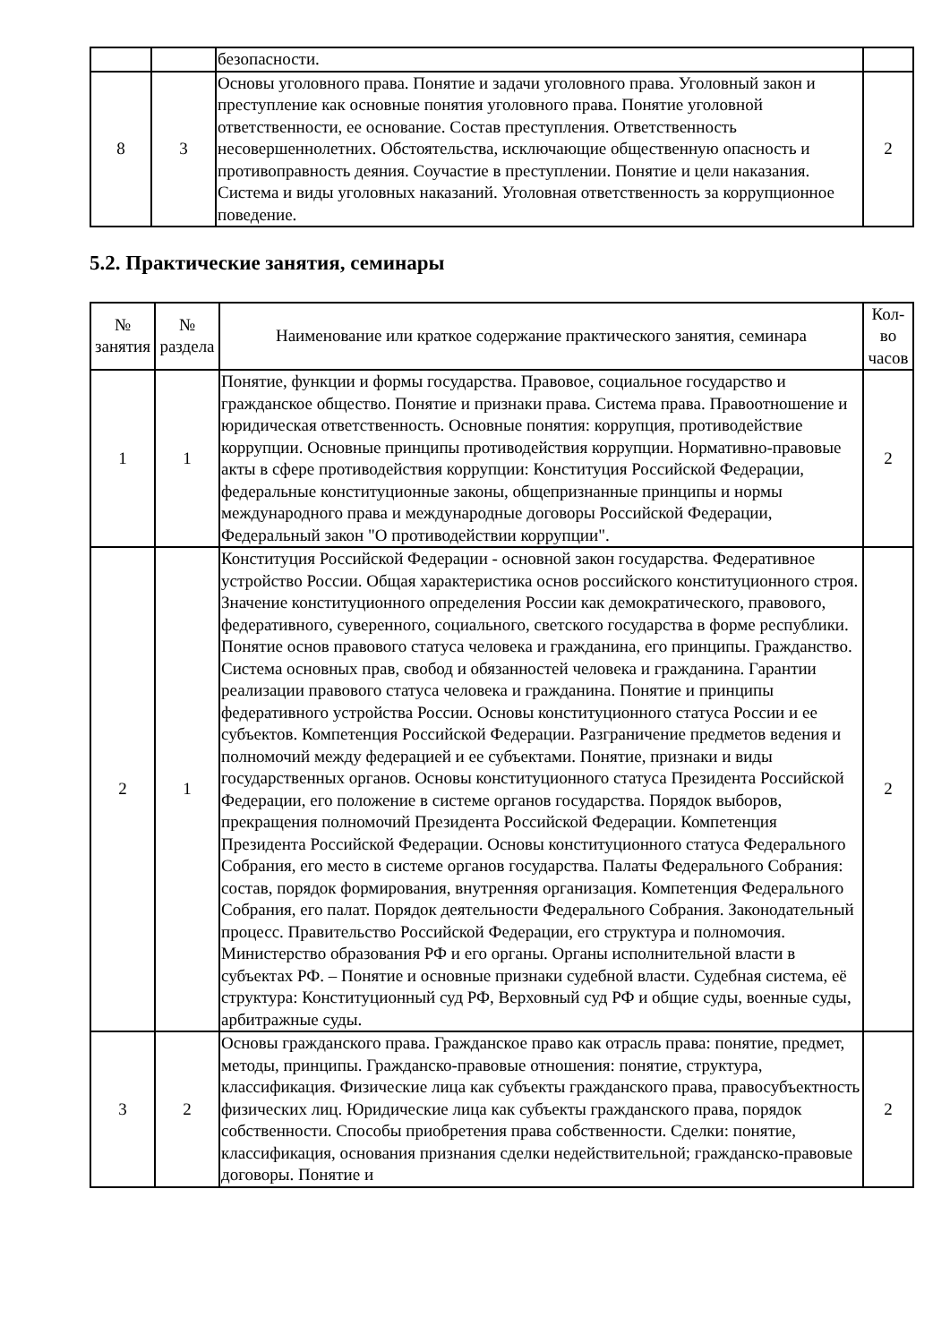| | | безопасности. | |
| 8 | 3 | Основы уголовного права. Понятие и задачи уголовного права. Уголовный закон и преступление как основные понятия уголовного права. Понятие уголовной ответственности, ее основание. Состав преступления. Ответственность несовершеннолетних. Обстоятельства, исключающие общественную опасность и противоправность деяния. Соучастие в преступлении. Понятие и цели наказания. Система и виды уголовных наказаний. Уголовная ответственность за коррупционное поведение. | 2 |
5.2. Практические занятия, семинары
| № занятия | № раздела | Наименование или краткое содержание практического занятия, семинара | Кол- во часов |
| --- | --- | --- | --- |
| 1 | 1 | Понятие, функции и формы государства. Правовое, социальное государство и гражданское общество. Понятие и признаки права. Система права. Правоотношение и юридическая ответственность. Основные понятия: коррупция, противодействие коррупции. Основные принципы противодействия коррупции. Нормативно-правовые акты в сфере противодействия коррупции: Конституция Российской Федерации, федеральные конституционные законы, общепризнанные принципы и нормы международного права и международные договоры Российской Федерации, Федеральный закон "О противодействии коррупции". | 2 |
| 2 | 1 | Конституция Российской Федерации - основной закон государства. Федеративное устройство России. Общая характеристика основ российского конституционного строя. Значение конституционного определения России как демократического, правового, федеративного, суверенного, социального, светского государства в форме республики. Понятие основ правового статуса человека и гражданина, его принципы. Гражданство. Система основных прав, свобод и обязанностей человека и гражданина. Гарантии реализации правового статуса человека и гражданина. Понятие и принципы федеративного устройства России. Основы конституционного статуса России и ее субъектов. Компетенция Российской Федерации. Разграничение предметов ведения и полномочий между федерацией и ее субъектами. Понятие, признаки и виды государственных органов. Основы конституционного статуса Президента Российской Федерации, его положение в системе органов государства. Порядок выборов, прекращения полномочий Президента Российской Федерации. Компетенция Президента Российской Федерации. Основы конституционного статуса Федерального Собрания, его место в системе органов государства. Палаты Федерального Собрания: состав, порядок формирования, внутренняя организация. Компетенция Федерального Собрания, его палат. Порядок деятельности Федерального Собрания. Законодательный процесс. Правительство Российской Федерации, его структура и полномочия. Министерство образования РФ и его органы. Органы исполнительной власти в субъектах РФ. – Понятие и основные признаки судебной власти. Судебная система, её структура: Конституционный суд РФ, Верховный суд РФ и общие суды, военные суды, арбитражные суды. | 2 |
| 3 | 2 | Основы гражданского права. Гражданское право как отрасль права: понятие, предмет, методы, принципы. Гражданско-правовые отношения: понятие, структура, классификация. Физические лица как субъекты гражданского права, правосубъектность физических лиц. Юридические лица как субъекты гражданского права, порядок собственности. Способы приобретения права собственности. Сделки: понятие, классификация, основания признания сделки недействительной; гражданско-правовые договоры. Понятие и | 2 |